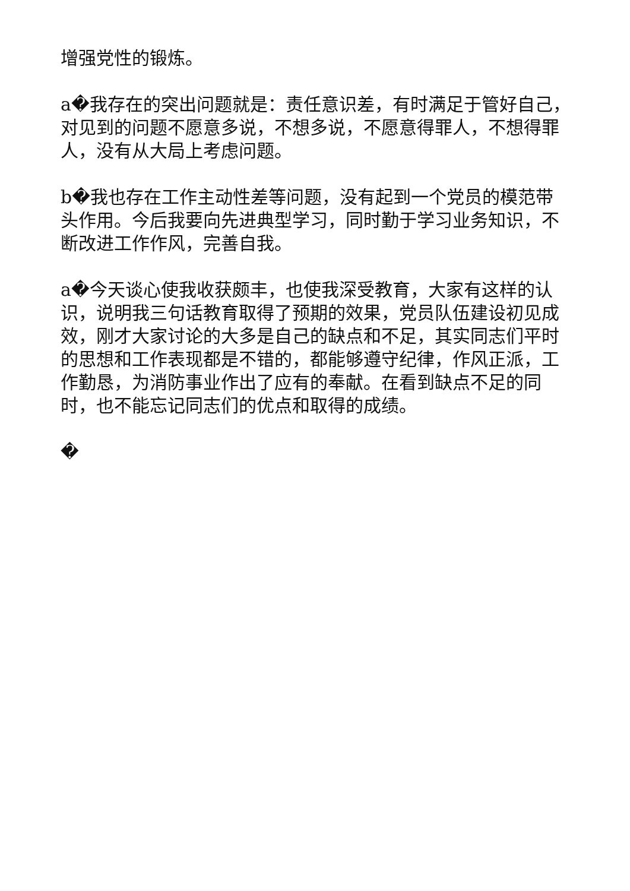增强党性的锻炼。
a�我存在的突出问题就是：责任意识差，有时满足于管好自己，对见到的问题不愿意多说，不想多说，不愿意得罪人，不想得罪人，没有从大局上考虑问题。
b�我也存在工作主动性差等问题，没有起到一个党员的模范带头作用。今后我要向先进典型学习，同时勤于学习业务知识，不断改进工作作风，完善自我。
a�今天谈心使我收获颇丰，也使我深受教育，大家有这样的认识，说明我三句话教育取得了预期的效果，党员队伍建设初见成效，刚才大家讨论的大多是自己的缺点和不足，其实同志们平时的思想和工作表现都是不错的，都能够遵守纪律，作风正派，工作勤恳，为消防事业作出了应有的奉献。在看到缺点不足的同时，也不能忘记同志们的优点和取得的成绩。
�